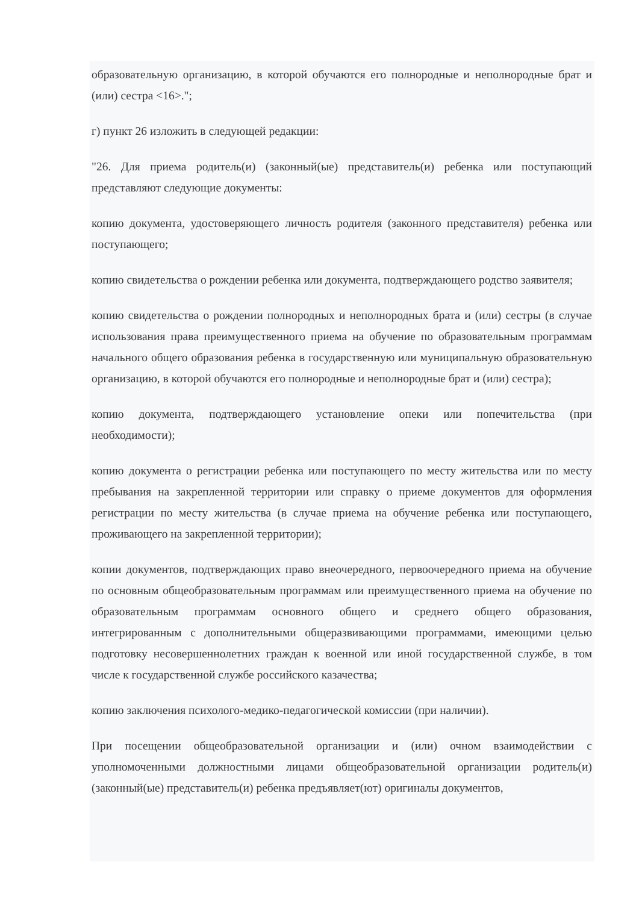образовательную организацию, в которой обучаются его полнородные и неполнородные брат и (или) сестра <16>.";
г) пункт 26 изложить в следующей редакции:
"26. Для приема родитель(и) (законный(ые) представитель(и) ребенка или поступающий представляют следующие документы:
копию документа, удостоверяющего личность родителя (законного представителя) ребенка или поступающего;
копию свидетельства о рождении ребенка или документа, подтверждающего родство заявителя;
копию свидетельства о рождении полнородных и неполнородных брата и (или) сестры (в случае использования права преимущественного приема на обучение по образовательным программам начального общего образования ребенка в государственную или муниципальную образовательную организацию, в которой обучаются его полнородные и неполнородные брат и (или) сестра);
копию документа, подтверждающего установление опеки или попечительства (при необходимости);
копию документа о регистрации ребенка или поступающего по месту жительства или по месту пребывания на закрепленной территории или справку о приеме документов для оформления регистрации по месту жительства (в случае приема на обучение ребенка или поступающего, проживающего на закрепленной территории);
копии документов, подтверждающих право внеочередного, первоочередного приема на обучение по основным общеобразовательным программам или преимущественного приема на обучение по образовательным программам основного общего и среднего общего образования, интегрированным с дополнительными общеразвивающими программами, имеющими целью подготовку несовершеннолетних граждан к военной или иной государственной службе, в том числе к государственной службе российского казачества;
копию заключения психолого-медико-педагогической комиссии (при наличии).
При посещении общеобразовательной организации и (или) очном взаимодействии с уполномоченными должностными лицами общеобразовательной организации родитель(и) (законный(ые) представитель(и) ребенка предъявляет(ют) оригиналы документов,